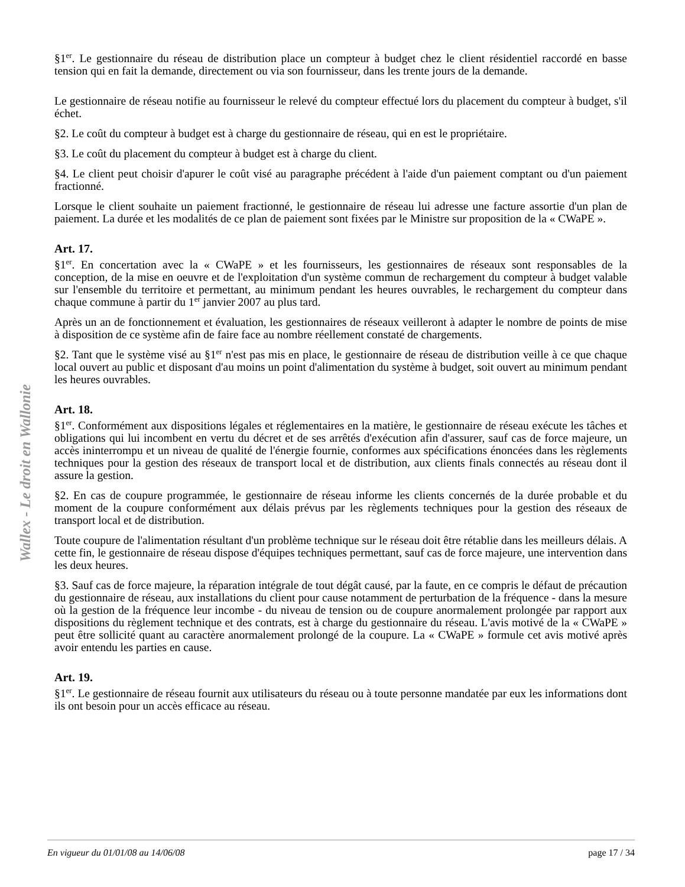Wallex - Le droit en Wallonie
§1<sup>er</sup>. Le gestionnaire du réseau de distribution place un compteur à budget chez le client résidentiel raccordé en basse tension qui en fait la demande, directement ou via son fournisseur, dans les trente jours de la demande.
Le gestionnaire de réseau notifie au fournisseur le relevé du compteur effectué lors du placement du compteur à budget, s'il échet.
§2. Le coût du compteur à budget est à charge du gestionnaire de réseau, qui en est le propriétaire.
§3. Le coût du placement du compteur à budget est à charge du client.
§4. Le client peut choisir d'apurer le coût visé au paragraphe précédent à l'aide d'un paiement comptant ou d'un paiement fractionné.
Lorsque le client souhaite un paiement fractionné, le gestionnaire de réseau lui adresse une facture assortie d'un plan de paiement. La durée et les modalités de ce plan de paiement sont fixées par le Ministre sur proposition de la « CWaPE ».
Art. 17.
§1<sup>er</sup>. En concertation avec la « CWaPE » et les fournisseurs, les gestionnaires de réseaux sont responsables de la conception, de la mise en oeuvre et de l'exploitation d'un système commun de rechargement du compteur à budget valable sur l'ensemble du territoire et permettant, au minimum pendant les heures ouvrables, le rechargement du compteur dans chaque commune à partir du 1<sup>er</sup> janvier 2007 au plus tard.
Après un an de fonctionnement et évaluation, les gestionnaires de réseaux veilleront à adapter le nombre de points de mise à disposition de ce système afin de faire face au nombre réellement constaté de chargements.
§2. Tant que le système visé au §1<sup>er</sup> n'est pas mis en place, le gestionnaire de réseau de distribution veille à ce que chaque local ouvert au public et disposant d'au moins un point d'alimentation du système à budget, soit ouvert au minimum pendant les heures ouvrables.
Art. 18.
§1<sup>er</sup>. Conformément aux dispositions légales et réglementaires en la matière, le gestionnaire de réseau exécute les tâches et obligations qui lui incombent en vertu du décret et de ses arrêtés d'exécution afin d'assurer, sauf cas de force majeure, un accès ininterrompu et un niveau de qualité de l'énergie fournie, conformes aux spécifications énoncées dans les règlements techniques pour la gestion des réseaux de transport local et de distribution, aux clients finals connectés au réseau dont il assure la gestion.
§2. En cas de coupure programmée, le gestionnaire de réseau informe les clients concernés de la durée probable et du moment de la coupure conformément aux délais prévus par les règlements techniques pour la gestion des réseaux de transport local et de distribution.
Toute coupure de l'alimentation résultant d'un problème technique sur le réseau doit être rétablie dans les meilleurs délais. A cette fin, le gestionnaire de réseau dispose d'équipes techniques permettant, sauf cas de force majeure, une intervention dans les deux heures.
§3. Sauf cas de force majeure, la réparation intégrale de tout dégât causé, par la faute, en ce compris le défaut de précaution du gestionnaire de réseau, aux installations du client pour cause notamment de perturbation de la fréquence - dans la mesure où la gestion de la fréquence leur incombe - du niveau de tension ou de coupure anormalement prolongée par rapport aux dispositions du règlement technique et des contrats, est à charge du gestionnaire du réseau. L'avis motivé de la « CWaPE » peut être sollicité quant au caractère anormalement prolongé de la coupure. La « CWaPE » formule cet avis motivé après avoir entendu les parties en cause.
Art. 19.
§1<sup>er</sup>. Le gestionnaire de réseau fournit aux utilisateurs du réseau ou à toute personne mandatée par eux les informations dont ils ont besoin pour un accès efficace au réseau.
En vigueur du 01/01/08 au 14/06/08 page 17 / 34